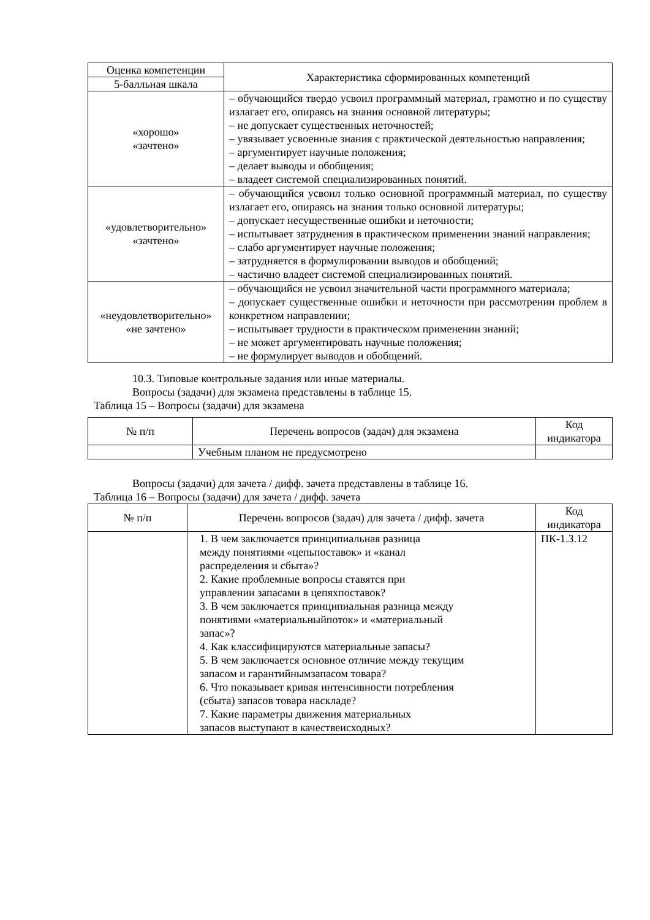| Оценка компетенции | Характеристика сформированных компетенций |
| --- | --- |
| 5-балльная шкала | |
| «хорошо» «зачтено» | – обучающийся твердо усвоил программный материал, грамотно и по существу излагает его, опираясь на знания основной литературы; – не допускает существенных неточностей; – увязывает усвоенные знания с практической деятельностью направления; – аргументирует научные положения; – делает выводы и обобщения; – владеет системой специализированных понятий. |
| «удовлетворительно» «зачтено» | – обучающийся усвоил только основной программный материал, по существу излагает его, опираясь на знания только основной литературы; – допускает несущественные ошибки и неточности; – испытывает затруднения в практическом применении знаний направления; – слабо аргументирует научные положения; – затрудняется в формулировании выводов и обобщений; – частично владеет системой специализированных понятий. |
| «неудовлетворительно» «не зачтено» | – обучающийся не усвоил значительной части программного материала; – допускает существенные ошибки и неточности при рассмотрении проблем в конкретном направлении; – испытывает трудности в практическом применении знаний; – не может аргументировать научные положения; – не формулирует выводов и обобщений. |
10.3. Типовые контрольные задания или иные материалы.
Вопросы (задачи) для экзамена представлены в таблице 15.
Таблица 15 – Вопросы (задачи) для экзамена
| № п/п | Перечень вопросов (задач) для экзамена | Код индикатора |
| --- | --- | --- |
| | Учебным планом не предусмотрено | |
Вопросы (задачи) для зачета / дифф. зачета представлены в таблице 16.
Таблица 16 – Вопросы (задачи) для зачета / дифф. зачета
| № п/п | Перечень вопросов (задач) для зачета / дифф. зачета | Код индикатора |
| --- | --- | --- |
| | 1. В чем заключается принципиальная разница между понятиями «цепьпоставок» и «канал распределения и сбыта»? 2. Какие проблемные вопросы ставятся при управлении запасами в цепяхпоставок? 3. В чем заключается принципиальная разница между понятиями «материальныйпоток» и «материальный запас»? 4. Как классифицируются материальные запасы? 5. В чем заключается основное отличие между текущим запасом и гарантийнымзапасом товара? 6. Что показывает кривая интенсивности потребления (сбыта) запасов товара наскладе? 7. Какие параметры движения материальных запасов выступают в качествеисходных? | ПК-1.З.12 |